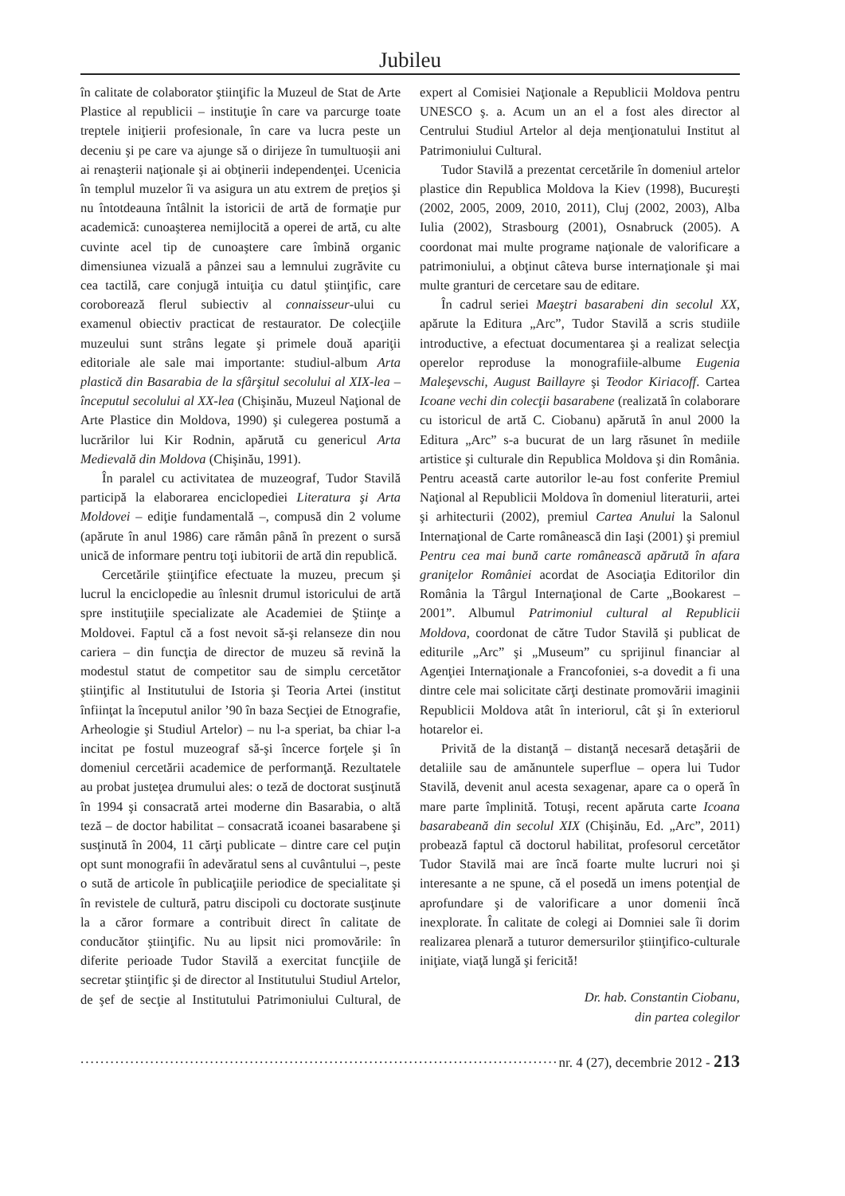Jubileu
în calitate de colaborator ştiinţific la Muzeul de Stat de Arte Plastice al republicii – instituţie în care va parcurge toate treptele iniţierii profesionale, în care va lucra peste un deceniu şi pe care va ajunge să o dirijeze în tumultuoşii ani ai renaşterii naţionale şi ai obţinerii independenţei. Ucenicia în templul muzelor îi va asigura un atu extrem de preţios şi nu întotdeauna întâlnit la istoricii de artă de formaţie pur academică: cunoaşterea nemijlocită a operei de artă, cu alte cuvinte acel tip de cunoaştere care îmbină organic dimensiunea vizuală a pânzei sau a lemnului zugrăvite cu cea tactilă, care conjugă intuiţia cu datul ştiinţific, care coroborează flerul subiectiv al connaisseur-ului cu examenul obiectiv practicat de restaurator. De colecţiile muzeului sunt strâns legate şi primele două apariţii editoriale ale sale mai importante: studiul-album Arta plastică din Basarabia de la sfârşitul secolului al XIX-lea – începutul secolului al XX-lea (Chişinău, Muzeul Naţional de Arte Plastice din Moldova, 1990) şi culegerea postumă a lucrărilor lui Kir Rodnin, apărută cu genericul Arta Medievală din Moldova (Chişinău, 1991).
În paralel cu activitatea de muzeograf, Tudor Stavilă participă la elaborarea enciclopediei Literatura şi Arta Moldovei – ediţie fundamentală –, compusă din 2 volume (apărute în anul 1986) care rămân până în prezent o sursă unică de informare pentru toţi iubitorii de artă din republică.
Cercetările ştiinţifice efectuate la muzeu, precum şi lucrul la enciclopedie au înlesnit drumul istoricului de artă spre instituţiile specializate ale Academiei de Ştiinţe a Moldovei. Faptul că a fost nevoit să-şi relanseze din nou cariera – din funcţia de director de muzeu să revină la modestul statut de competitor sau de simplu cercetător ştiinţific al Institutului de Istoria şi Teoria Artei (institut înfiinţat la începutul anilor ’90 în baza Secţiei de Etnografie, Arheologie şi Studiul Artelor) – nu l-a speriat, ba chiar l-a incitat pe fostul muzeograf să-şi încerce forţele şi în domeniul cercetării academice de performanţă. Rezultatele au probat justeţea drumului ales: o teză de doctorat susţinută în 1994 şi consacrată artei moderne din Basarabia, o altă teză – de doctor habilitat – consacrată icoanei basarabene şi susţinută în 2004, 11 cărţi publicate – dintre care cel puţin opt sunt monografii în adevăratul sens al cuvântului –, peste o sută de articole în publicaţiile periodice de specialitate şi în revistele de cultură, patru discipoli cu doctorate susţinute la a căror formare a contribuit direct în calitate de conducător ştiinţific. Nu au lipsit nici promovările: în diferite perioade Tudor Stavilă a exercitat funcţiile de secretar ştiinţific şi de director al Institutului Studiul Artelor, de şef de secţie al Institutului Patrimoniului Cultural, de expert al Comisiei Naţionale a Republicii Moldova pentru UNESCO ş. a. Acum un an el a fost ales director al Centrului Studiul Artelor al deja menţionatului Institut al Patrimoniului Cultural.
Tudor Stavilă a prezentat cercetările în domeniul artelor plastice din Republica Moldova la Kiev (1998), Bucureşti (2002, 2005, 2009, 2010, 2011), Cluj (2002, 2003), Alba Iulia (2002), Strasbourg (2001), Osnabruck (2005). A coordonat mai multe programe naţionale de valorificare a patrimoniului, a obţinut câteva burse internaţionale şi mai multe granturi de cercetare sau de editare.
În cadrul seriei Maeştri basarabeni din secolul XX, apărute la Editura „Arc”, Tudor Stavilă a scris studiile introductive, a efectuat documentarea şi a realizat selecţia operelor reproduse la monografiile-albume Eugenia Maleşevschi, August Baillayre şi Teodor Kiriacoff. Cartea Icoane vechi din colecţii basarabene (realizată în colaborare cu istoricul de artă C. Ciobanu) apărută în anul 2000 la Editura „Arc” s-a bucurat de un larg răsunet în mediile artistice şi culturale din Republica Moldova şi din România. Pentru această carte autorilor le-au fost conferite Premiul Naţional al Republicii Moldova în domeniul literaturii, artei şi arhitecturii (2002), premiul Cartea Anului la Salonul Internaţional de Carte românească din Iaşi (2001) şi premiul Pentru cea mai bună carte românească apărută în afara graniţelor României acordat de Asociaţia Editorilor din România la Târgul Internaţional de Carte „Bookarest – 2001”. Albumul Patrimoniul cultural al Republicii Moldova, coordonat de către Tudor Stavilă şi publicat de editurile „Arc” şi „Museum” cu sprijinul financiar al Agenţiei Internaţionale a Francofoniei, s-a dovedit a fi una dintre cele mai solicitate cărţi destinate promovării imaginii Republicii Moldova atât în interiorul, cât şi în exteriorul hotarelor ei.
Privită de la distanţă – distanţă necesară detaşării de detaliile sau de amănuntele superflue – opera lui Tudor Stavilă, devenit anul acesta sexagenar, apare ca o operă în mare parte împlinită. Totuşi, recent apăruta carte Icoana basarabeană din secolul XIX (Chişinău, Ed. „Arc”, 2011) probează faptul că doctorul habilitat, profesorul cercetător Tudor Stavilă mai are încă foarte multe lucruri noi şi interesante a ne spune, că el posedă un imens potenţial de aprofundare şi de valorificare a unor domenii încă inexplorate. În calitate de colegi ai Domniei sale îi dorim realizarea plenară a tuturor demersurilor ştiinţifico-culturale iniţiate, viaţă lungă şi fericită!
Dr. hab. Constantin Ciobanu,
din partea colegilor
................................................................................................. nr. 4 (27), decembrie 2012 - 213